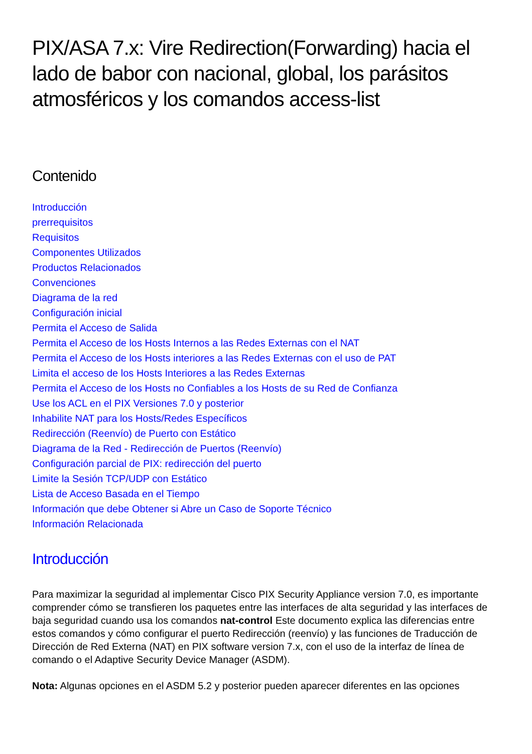PIX/ASA 7.x: Vire Redirection(Forwarding) hacia el lado de babor con nacional, global, los parásitos atmosféricos y los comandos access-list
Contenido
Introducción
prerrequisitos
Requisitos
Componentes Utilizados
Productos Relacionados
Convenciones
Diagrama de la red
Configuración inicial
Permita el Acceso de Salida
Permita el Acceso de los Hosts Internos a las Redes Externas con el NAT
Permita el Acceso de los Hosts interiores a las Redes Externas con el uso de PAT
Limita el acceso de los Hosts Interiores a las Redes Externas
Permita el Acceso de los Hosts no Confiables a los Hosts de su Red de Confianza
Use los ACL en el PIX Versiones 7.0 y posterior
Inhabilite NAT para los Hosts/Redes Específicos
Redirección (Reenvío) de Puerto con Estático
Diagrama de la Red - Redirección de Puertos (Reenvío)
Configuración parcial de PIX: redirección del puerto
Limite la Sesión TCP/UDP con Estático
Lista de Acceso Basada en el Tiempo
Información que debe Obtener si Abre un Caso de Soporte Técnico
Información Relacionada
Introducción
Para maximizar la seguridad al implementar Cisco PIX Security Appliance version 7.0, es importante comprender cómo se transfieren los paquetes entre las interfaces de alta seguridad y las interfaces de baja seguridad cuando usa los comandos nat-control Este documento explica las diferencias entre estos comandos y cómo configurar el puerto Redirección (reenvío) y las funciones de Traducción de Dirección de Red Externa (NAT) en PIX software version 7.x, con el uso de la interfaz de línea de comando o el Adaptive Security Device Manager (ASDM).
Nota: Algunas opciones en el ASDM 5.2 y posterior pueden aparecer diferentes en las opciones